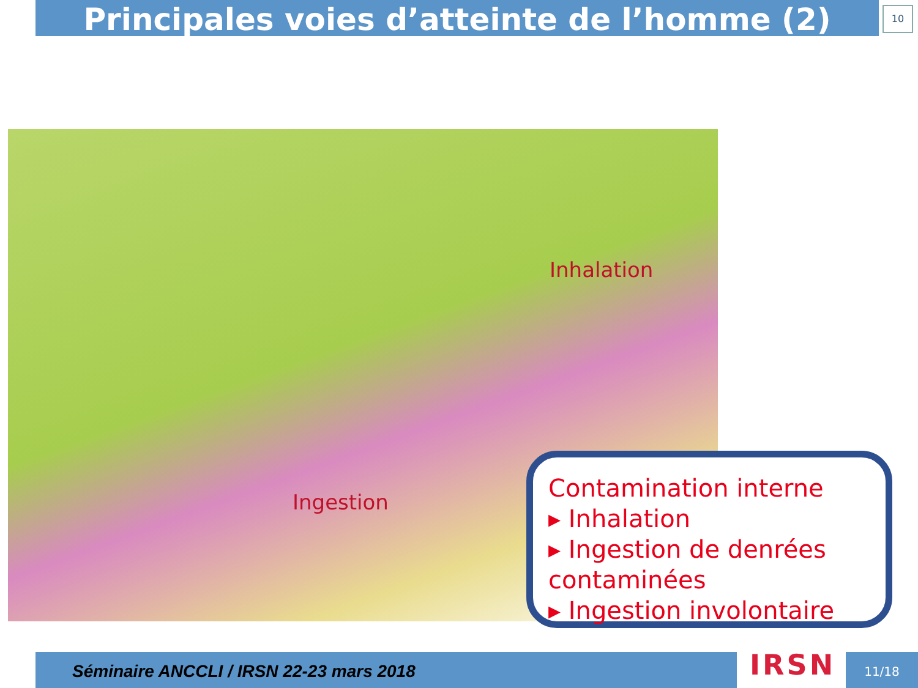Principales voies d’atteinte de l’homme (2) 10
Inhalation
Ingestion
Contamination interne
▸ Inhalation
▸ Ingestion de denrées contaminées
▸ Ingestion involontaire
Séminaire ANCCLI / IRSN 22-23 mars 2018 IRSN 11/18